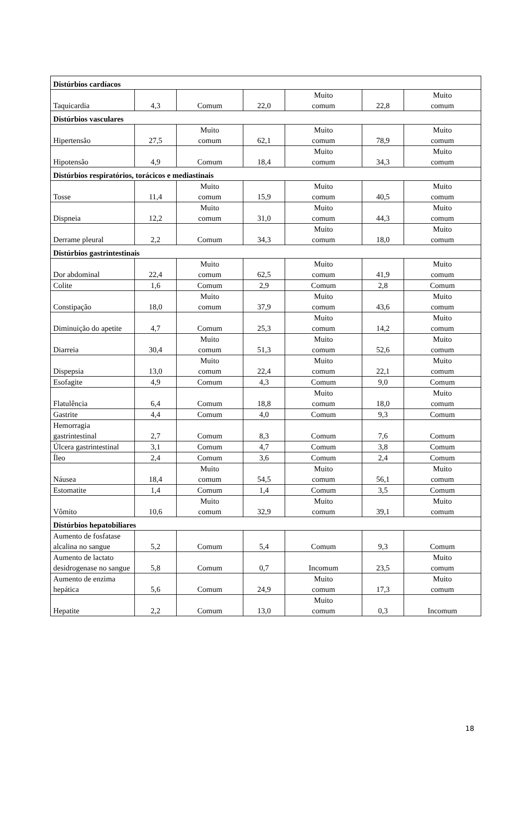| Distúrbios cardíacos | | | | | | |
| Taquicardia | 4,3 | Comum | 22,0 | Muito comum | 22,8 | Muito comum |
| Distúrbios vasculares | | | | | | |
| Hipertensão | 27,5 | Muito comum | 62,1 | Muito comum | 78,9 | Muito comum |
| Hipotensão | 4,9 | Comum | 18,4 | Muito comum | 34,3 | Muito comum |
| Distúrbios respiratórios, torácicos e mediastinais | | | | | | |
| Tosse | 11,4 | Muito comum | 15,9 | Muito comum | 40,5 | Muito comum |
| Dispneia | 12,2 | Muito comum | 31,0 | Muito comum | 44,3 | Muito comum |
| Derrame pleural | 2,2 | Comum | 34,3 | Muito comum | 18,0 | Muito comum |
| Distúrbios gastrintestinais | | | | | | |
| Dor abdominal | 22,4 | Muito comum | 62,5 | Muito comum | 41,9 | Muito comum |
| Colite | 1,6 | Comum | 2,9 | Comum | 2,8 | Comum |
| Constipação | 18,0 | Muito comum | 37,9 | Muito comum | 43,6 | Muito comum |
| Diminuição do apetite | 4,7 | Comum | 25,3 | Muito comum | 14,2 | Muito comum |
| Diarreia | 30,4 | Muito comum | 51,3 | Muito comum | 52,6 | Muito comum |
| Dispepsia | 13,0 | Muito comum | 22,4 | Muito comum | 22,1 | Muito comum |
| Esofagite | 4,9 | Comum | 4,3 | Comum | 9,0 | Comum |
| Flatulência | 6,4 | Comum | 18,8 | Muito comum | 18,0 | Muito comum |
| Gastrite | 4,4 | Comum | 4,0 | Comum | 9,3 | Comum |
| Hemorragia gastrintestinal | 2,7 | Comum | 8,3 | Comum | 7,6 | Comum |
| Úlcera gastrintestinal | 3,1 | Comum | 4,7 | Comum | 3,8 | Comum |
| Íleo | 2,4 | Comum | 3,6 | Comum | 2,4 | Comum |
| Náusea | 18,4 | Muito comum | 54,5 | Muito comum | 56,1 | Muito comum |
| Estomatite | 1,4 | Comum | 1,4 | Comum | 3,5 | Comum |
| Vômito | 10,6 | Muito comum | 32,9 | Muito comum | 39,1 | Muito comum |
| Distúrbios hepatobiliares | | | | | | |
| Aumento de fosfatase alcalina no sangue | 5,2 | Comum | 5,4 | Comum | 9,3 | Comum |
| Aumento de lactato desidrogenase no sangue | 5,8 | Comum | 0,7 | Incomum | 23,5 | Muito comum |
| Aumento de enzima hepática | 5,6 | Comum | 24,9 | Muito comum | 17,3 | Muito comum |
| Hepatite | 2,2 | Comum | 13,0 | Muito comum | 0,3 | Incomum |
18